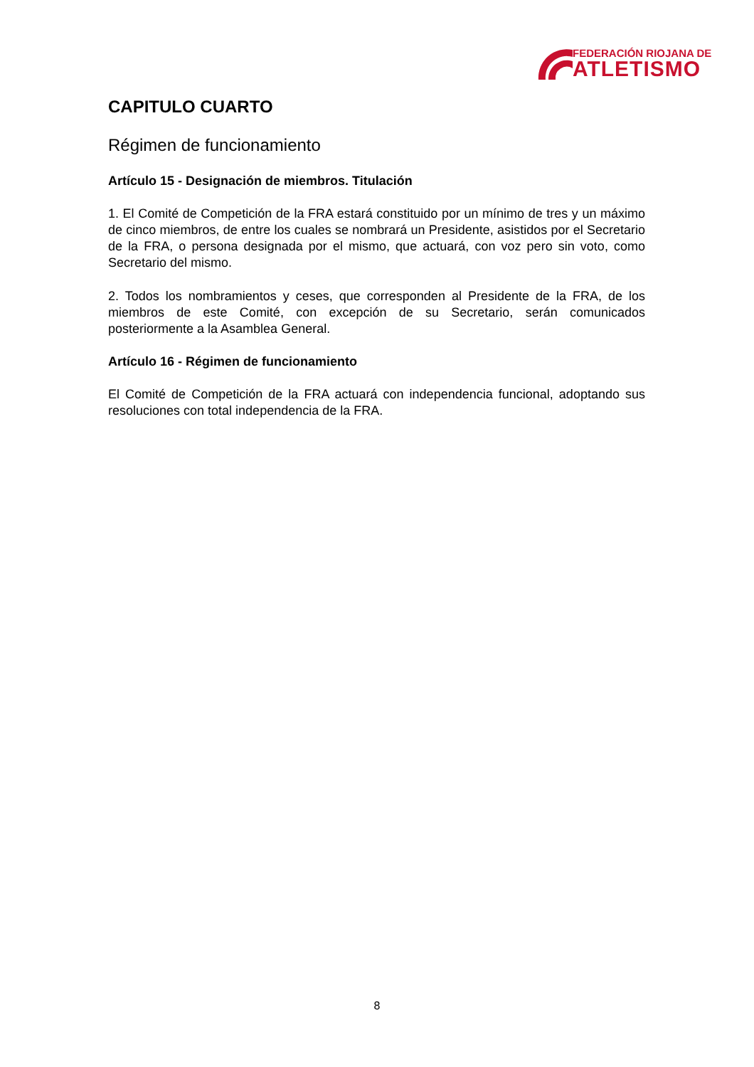FEDERACIÓN RIOJANA DE
ATLETISMO
CAPITULO CUARTO
Régimen de funcionamiento
Artículo 15 - Designación de miembros. Titulación
1. El Comité de Competición de la FRA estará constituido por un mínimo de tres y un máximo de cinco miembros, de entre los cuales se nombrará un Presidente, asistidos por el Secretario de la FRA, o persona designada por el mismo, que actuará, con voz pero sin voto, como Secretario del mismo.
2. Todos los nombramientos y ceses, que corresponden al Presidente de la FRA, de los miembros de este Comité, con excepción de su Secretario, serán comunicados posteriormente a la Asamblea General.
Artículo 16 - Régimen de funcionamiento
El Comité de Competición de la FRA actuará con independencia funcional, adoptando sus resoluciones con total independencia de la FRA.
8